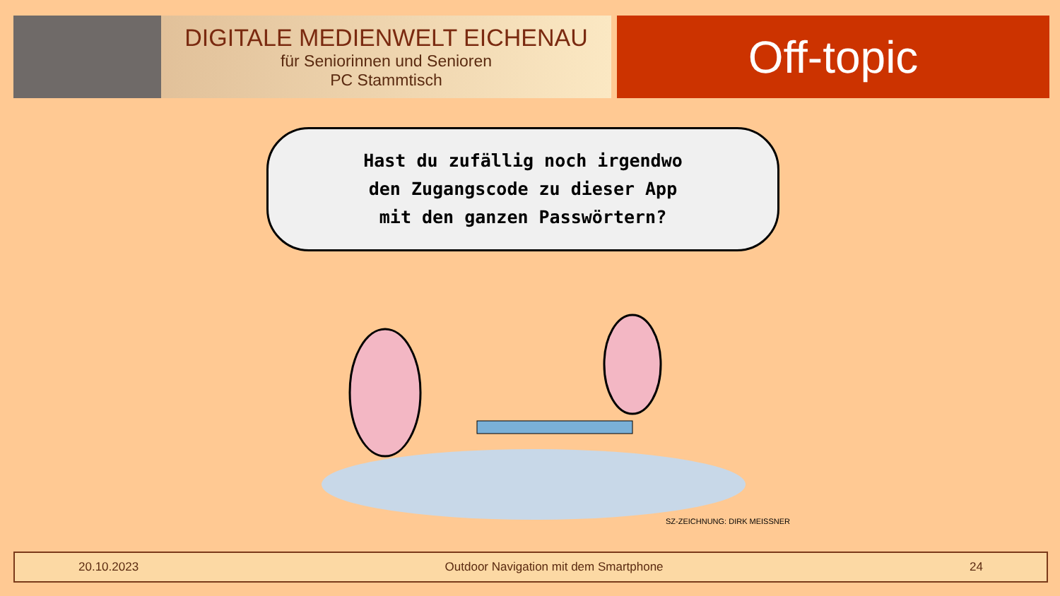DIGITALE MEDIENWELT EICHENAU
für Seniorinnen und Senioren
PC Stammtisch
Off-topic
Hast du zufällig noch irgendwo
den Zugangscode zu dieser App
mit den ganzen Passwörtern?
SZ-ZEICHNUNG: DIRK MEISSNER
20.10.2023 Outdoor Navigation mit dem Smartphone 24